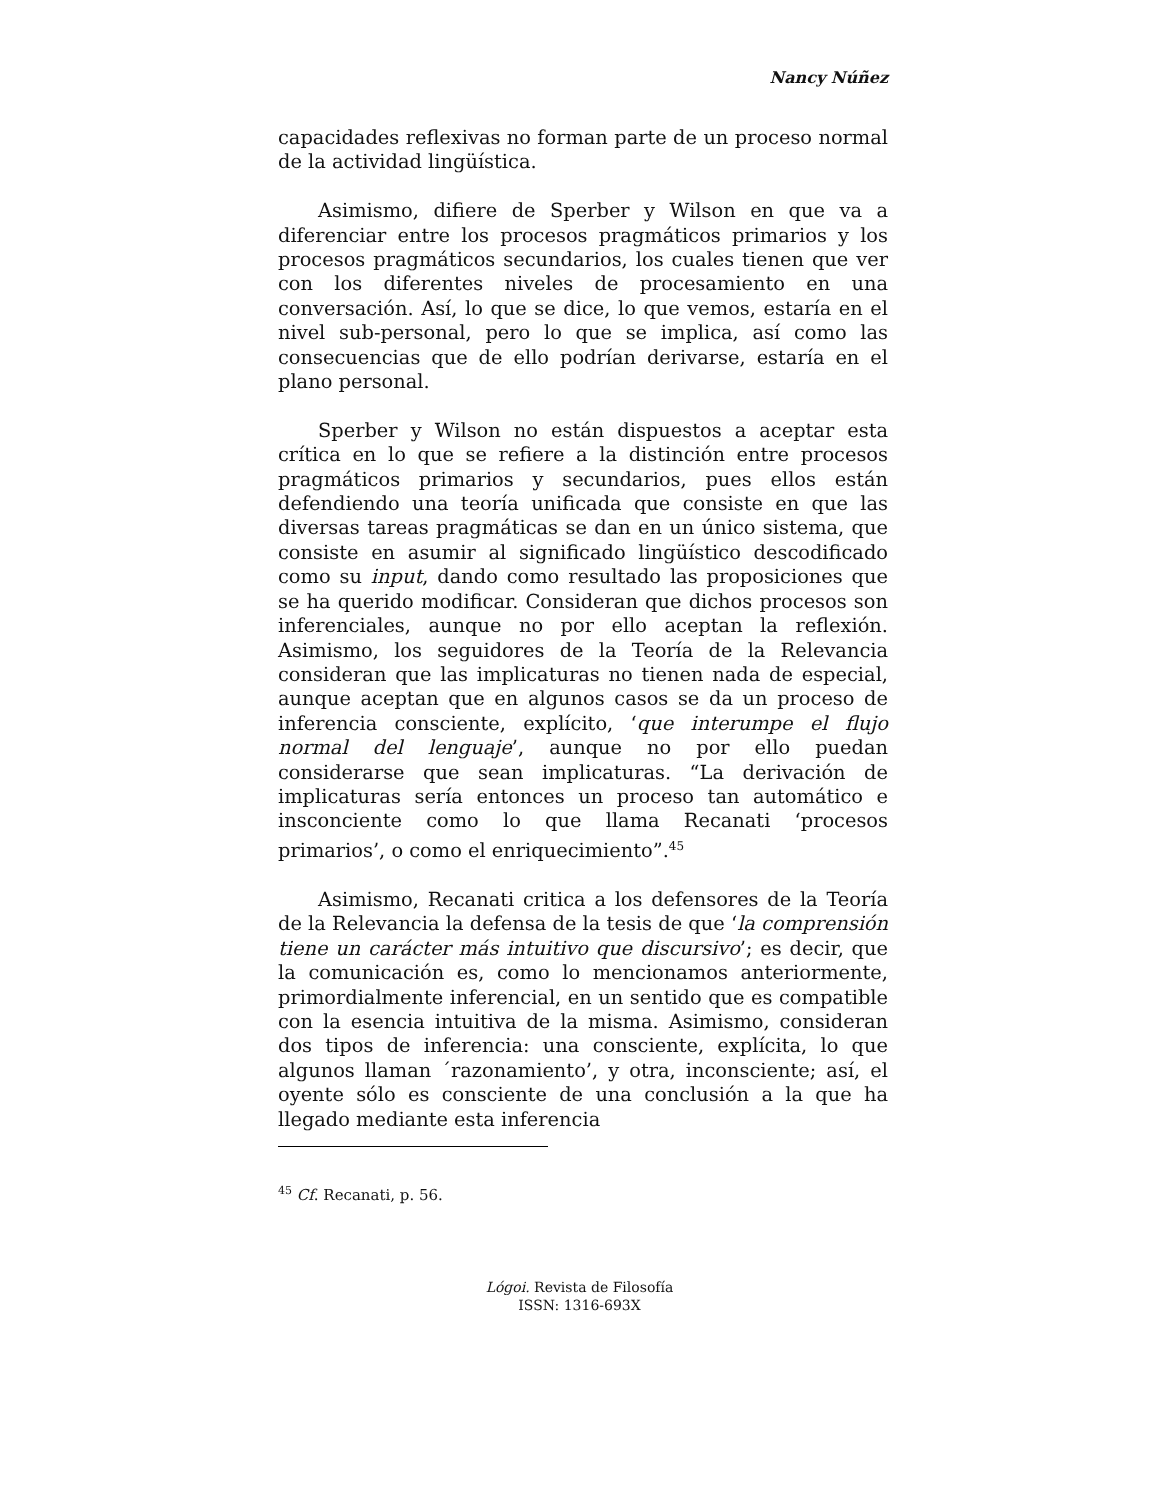Nancy Núñez
capacidades reflexivas no forman parte de un proceso normal de la actividad lingüística.
Asimismo, difiere de Sperber y Wilson en que va a diferenciar entre los procesos pragmáticos primarios y los procesos pragmáticos secundarios, los cuales tienen que ver con los diferentes niveles de procesamiento en una conversación. Así, lo que se dice, lo que vemos, estaría en el nivel sub-personal, pero lo que se implica, así como las consecuencias que de ello podrían derivarse, estaría en el plano personal.
Sperber y Wilson no están dispuestos a aceptar esta crítica en lo que se refiere a la distinción entre procesos pragmáticos primarios y secundarios, pues ellos están defendiendo una teoría unificada que consiste en que las diversas tareas pragmáticas se dan en un único sistema, que consiste en asumir al significado lingüístico descodificado como su input, dando como resultado las proposiciones que se ha querido modificar. Consideran que dichos procesos son inferenciales, aunque no por ello aceptan la reflexión. Asimismo, los seguidores de la Teoría de la Relevancia consideran que las implicaturas no tienen nada de especial, aunque aceptan que en algunos casos se da un proceso de inferencia consciente, explícito, ‘que interumpe el flujo normal del lenguaje’, aunque no por ello puedan considerarse que sean implicaturas. “La derivación de implicaturas sería entonces un proceso tan automático e insconciente como lo que llama Recanati ‘procesos primarios’, o como el enriquecimiento”.<sup>45</sup>
Asimismo, Recanati critica a los defensores de la Teoría de la Relevancia la defensa de la tesis de que ‘la comprensión tiene un carácter más intuitivo que discursivo’; es decir, que la comunicación es, como lo mencionamos anteriormente, primordialmente inferencial, en un sentido que es compatible con la esencia intuitiva de la misma. Asimismo, consideran dos tipos de inferencia: una consciente, explícita, lo que algunos llaman ´razonamiento’, y otra, inconsciente; así, el oyente sólo es consciente de una conclusión a la que ha llegado mediante esta inferencia
<sup>45</sup> Cf. Recanati, p. 56.
Lógoi. Revista de Filosofía
ISSN: 1316-693X